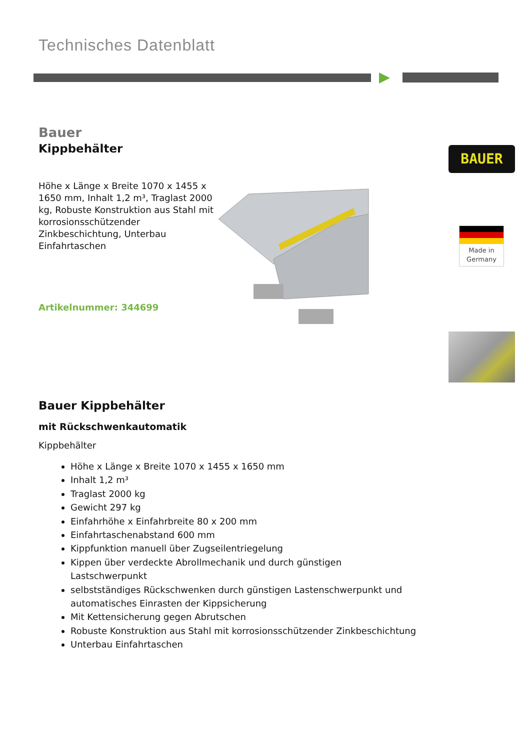Technisches Datenblatt
Bauer
Kippbehälter
Höhe x Länge x Breite 1070 x 1455 x 1650 mm, Inhalt 1,2 m³, Traglast 2000 kg, Robuste Konstruktion aus Stahl mit korrosionsschützender Zinkbeschichtung, Unterbau Einfahrtaschen
Artikelnummer: 344699
BAUER
Made in Germany
Bauer Kippbehälter
mit Rückschwenkautomatik
Kippbehälter
Höhe x Länge x Breite 1070 x 1455 x 1650 mm
Inhalt 1,2 m³
Traglast 2000 kg
Gewicht 297 kg
Einfahrhöhe x Einfahrbreite 80 x 200 mm
Einfahrtaschenabstand 600 mm
Kippfunktion manuell über Zugseilentriegelung
Kippen über verdeckte Abrollmechanik und durch günstigen Lastschwerpunkt
selbstständiges Rückschwenken durch günstigen Lastenschwerpunkt und automatisches Einrasten der Kippsicherung
Mit Kettensicherung gegen Abrutschen
Robuste Konstruktion aus Stahl mit korrosionsschützender Zinkbeschichtung
Unterbau Einfahrtaschen